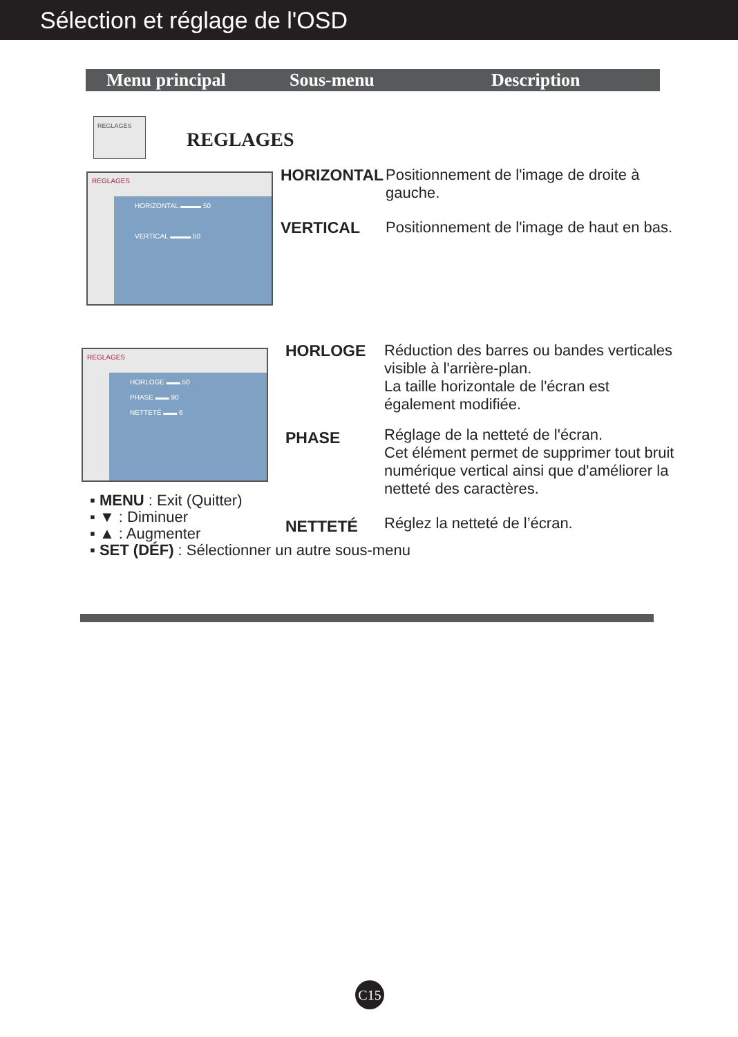Sélection et réglage de l'OSD
Menu principal Sous-menu Description
REGLAGES
REGLAGES
REGLAGES
HORIZONTAL ▬▬▬ 50
VERTICAL ▬▬▬ 50
HORIZONTAL
Positionnement de l'image de droite à gauche.
VERTICAL
Positionnement de l'image de haut en bas.
REGLAGES
HORLOGE ▬▬ 50
PHASE ▬▬ 90
NETTETÉ ▬▬ 6
HORLOGE
Réduction des barres ou bandes verticales visible à l'arrière-plan.
La taille horizontale de l'écran est également modifiée.
PHASE
Réglage de la netteté de l'écran.
Cet élément permet de supprimer tout bruit numérique vertical ainsi que d'améliorer la netteté des caractères.
NETTETÉ Réglez la netteté de l’écran.
▪ MENU : Exit (Quitter)
▪ ▼ : Diminuer
▪ ▲ : Augmenter
▪ SET (DÉF) : Sélectionner un autre sous-menu
C15